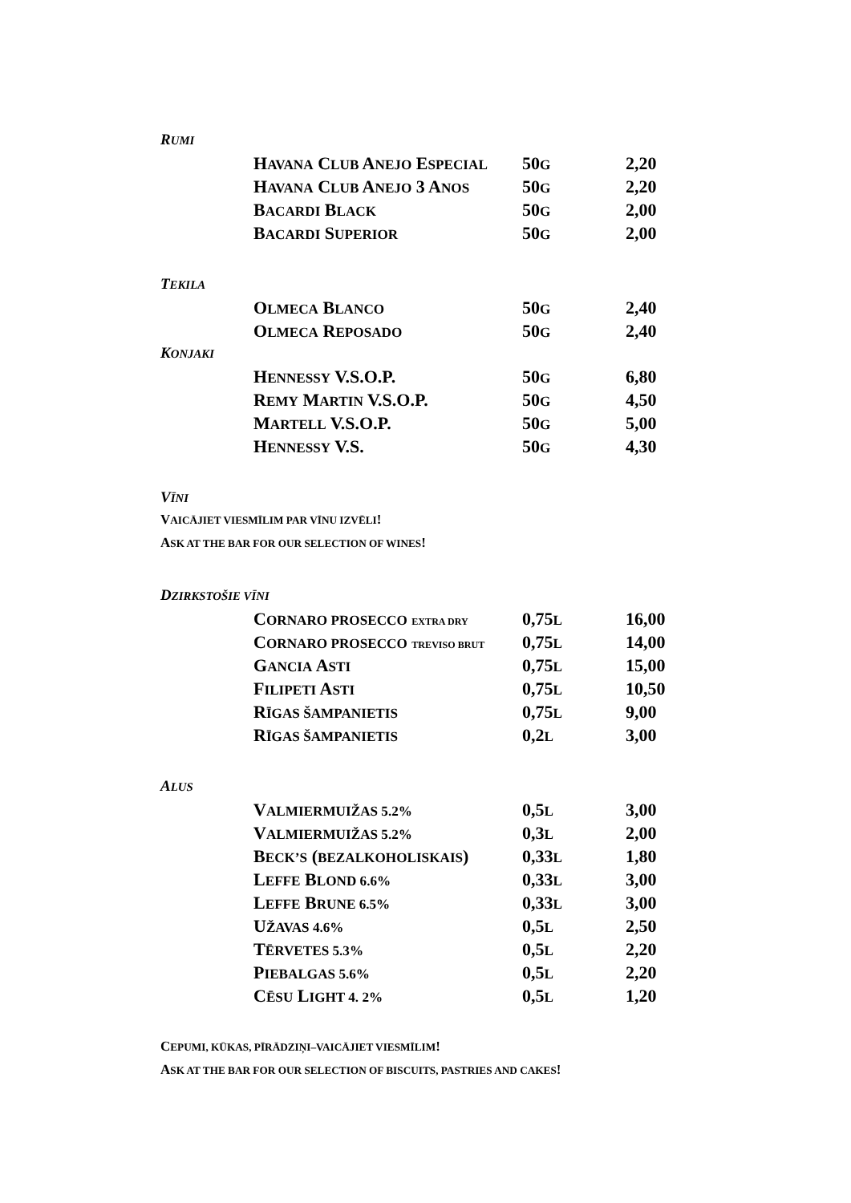RUMI
| H AVANA C LUB A NEJO E SPECIAL | 50 G | 2,20 |
| H AVANA C LUB A NEJO 3 A NOS | 50 G | 2,20 |
| B ACARDI B LACK | 50 G | 2,00 |
| B ACARDI S UPERIOR | 50 G | 2,00 |
TEKILA
| O LMECA B LANCO | 50 G | 2,40 |
| O LMECA R EPOSADO | 50 G | 2,40 |
KONJAKI
| H ENNESSY V.S.O.P. | 50 G | 6,80 |
| R EMY M ARTIN V.S.O.P. | 50 G | 4,50 |
| M ARTELL V.S.O.P. | 50 G | 5,00 |
| H ENNESSY V.S. | 50 G | 4,30 |
VĪNI
VAICĀJIET VIESMĪLIM PAR VĪNU IZVĒLI!
ASK AT THE BAR FOR OUR SELECTION OF WINES!
DZIRKSTOŠIE VĪNI
| C ORNARO PROSECCO EXTRA DRY | 0,75 L | 16,00 |
| C ORNARO PROSECCO TREVISO BRUT | 0,75 L | 14,00 |
| G ANCIA A STI | 0,75 L | 15,00 |
| F ILIPETI A STI | 0,75 L | 10,50 |
| R ĪGAS ŠAMPANIETIS | 0,75 L | 9,00 |
| R ĪGAS ŠAMPANIETIS | 0,2 L | 3,00 |
ALUS
| V ALMIERMUIŽAS 5.2% | 0,5 L | 3,00 |
| V ALMIERMUIŽAS 5.2% | 0,3 L | 2,00 |
| B ECK’S ( BEZALKOHOLISKAIS ) | 0,33 L | 1,80 |
| L EFFE B LOND 6.6% | 0,33 L | 3,00 |
| L EFFE B RUNE 6.5% | 0,33 L | 3,00 |
| U ŽAVAS 4.6% | 0,5 L | 2,50 |
| T ĒRVETES 5.3% | 0,5 L | 2,20 |
| P IEBALGAS 5.6% | 0,5 L | 2,20 |
| C ĒSU L IGHT 4. 2% | 0,5 L | 1,20 |
CEPUMI, KŪKAS, PĪRĀDZIŅI–VAICĀJIET VIESMĪLIM!
ASK AT THE BAR FOR OUR SELECTION OF BISCUITS, PASTRIES AND CAKES!